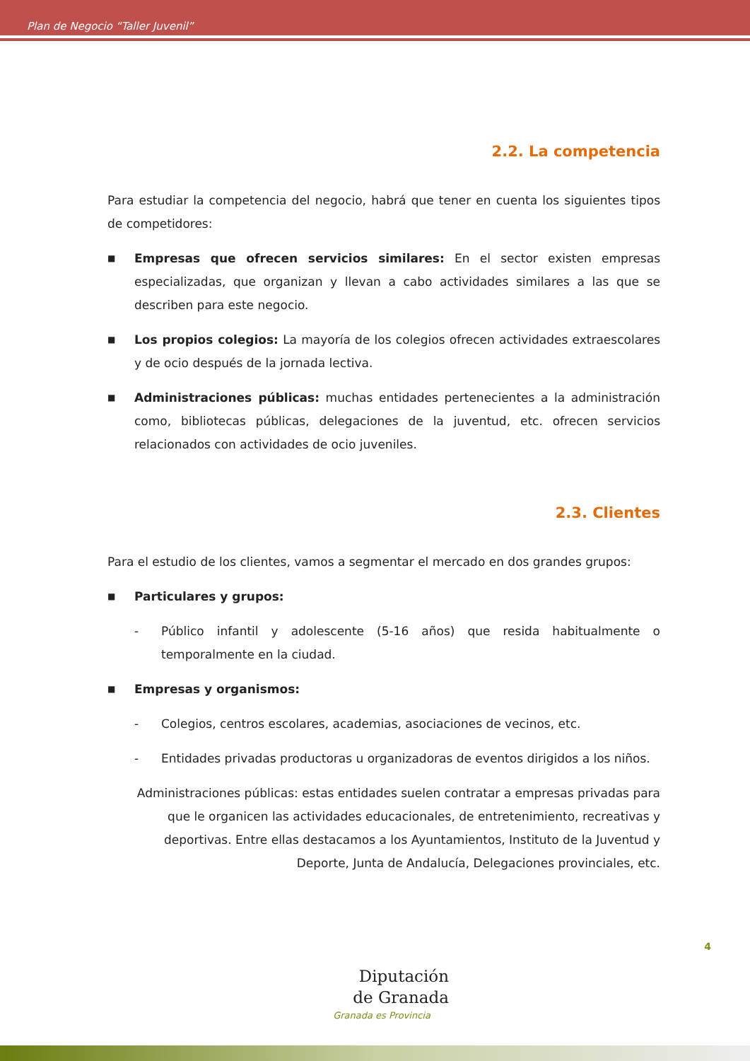Plan de Negocio “Taller Juvenil”
2.2. La competencia
Para estudiar la competencia del negocio, habrá que tener en cuenta los siguientes tipos de competidores:
■
Empresas que ofrecen servicios similares: En el sector existen empresas especializadas, que organizan y llevan a cabo actividades similares a las que se describen para este negocio.
■
Los propios colegios: La mayoría de los colegios ofrecen actividades extraescolares y de ocio después de la jornada lectiva.
■
Administraciones públicas: muchas entidades pertenecientes a la administración como, bibliotecas públicas, delegaciones de la juventud, etc. ofrecen servicios relacionados con actividades de ocio juveniles.
2.3. Clientes
Para el estudio de los clientes, vamos a segmentar el mercado en dos grandes grupos:
■
Particulares y grupos:
- Público infantil y adolescente (5-16 años) que resida habitualmente o temporalmente en la ciudad.
■
Empresas y organismos:
- Colegios, centros escolares, academias, asociaciones de vecinos, etc.
- Entidades privadas productoras u organizadoras de eventos dirigidos a los niños.
Administraciones públicas: estas entidades suelen contratar a empresas privadas para que le organicen las actividades educacionales, de entretenimiento, recreativas y deportivas. Entre ellas destacamos a los Ayuntamientos, Instituto de la Juventud y Deporte, Junta de Andalucía, Delegaciones provinciales, etc.
4
Diputación
de Granada
Granada es Provincia